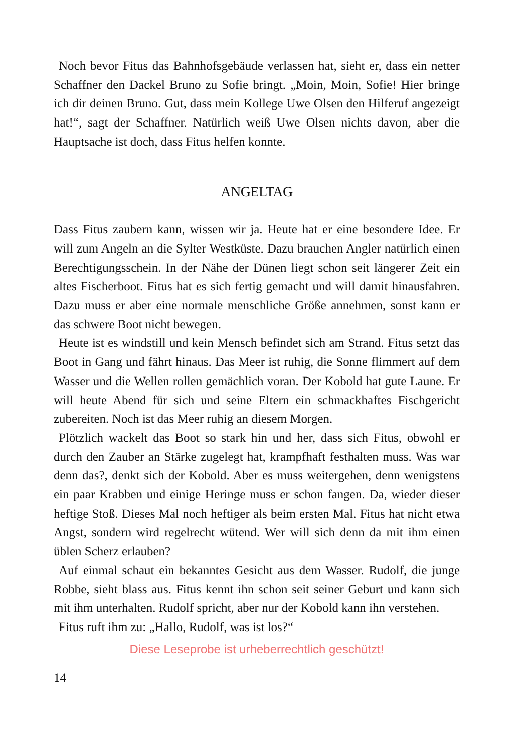Noch bevor Fitus das Bahnhofsgebäude verlassen hat, sieht er, dass ein netter Schaffner den Dackel Bruno zu Sofie bringt. „Moin, Moin, Sofie! Hier bringe ich dir deinen Bruno. Gut, dass mein Kollege Uwe Olsen den Hilferuf angezeigt hat!“, sagt der Schaffner. Natürlich weiß Uwe Olsen nichts davon, aber die Hauptsache ist doch, dass Fitus helfen konnte.
ANGELTAG
Dass Fitus zaubern kann, wissen wir ja. Heute hat er eine besondere Idee. Er will zum Angeln an die Sylter Westküste. Dazu brauchen Angler natürlich einen Berechtigungsschein. In der Nähe der Dünen liegt schon seit längerer Zeit ein altes Fischerboot. Fitus hat es sich fertig gemacht und will damit hinausfahren. Dazu muss er aber eine normale menschliche Größe annehmen, sonst kann er das schwere Boot nicht bewegen.
Heute ist es windstill und kein Mensch befindet sich am Strand. Fitus setzt das Boot in Gang und fährt hinaus. Das Meer ist ruhig, die Sonne flimmert auf dem Wasser und die Wellen rollen gemächlich voran. Der Kobold hat gute Laune. Er will heute Abend für sich und seine Eltern ein schmackhaftes Fischgericht zubereiten. Noch ist das Meer ruhig an diesem Morgen.
Plötzlich wackelt das Boot so stark hin und her, dass sich Fitus, obwohl er durch den Zauber an Stärke zugelegt hat, krampfhaft festhalten muss. Was war denn das?, denkt sich der Kobold. Aber es muss weitergehen, denn wenigstens ein paar Krabben und einige Heringe muss er schon fangen. Da, wieder dieser heftige Stoß. Dieses Mal noch heftiger als beim ersten Mal. Fitus hat nicht etwa Angst, sondern wird regelrecht wütend. Wer will sich denn da mit ihm einen üblen Scherz erlauben?
Auf einmal schaut ein bekanntes Gesicht aus dem Wasser. Rudolf, die junge Robbe, sieht blass aus. Fitus kennt ihn schon seit seiner Geburt und kann sich mit ihm unterhalten. Rudolf spricht, aber nur der Kobold kann ihn verstehen.
Fitus ruft ihm zu: „Hallo, Rudolf, was ist los?“
Diese Leseprobe ist urheberrechtlich geschützt!
14